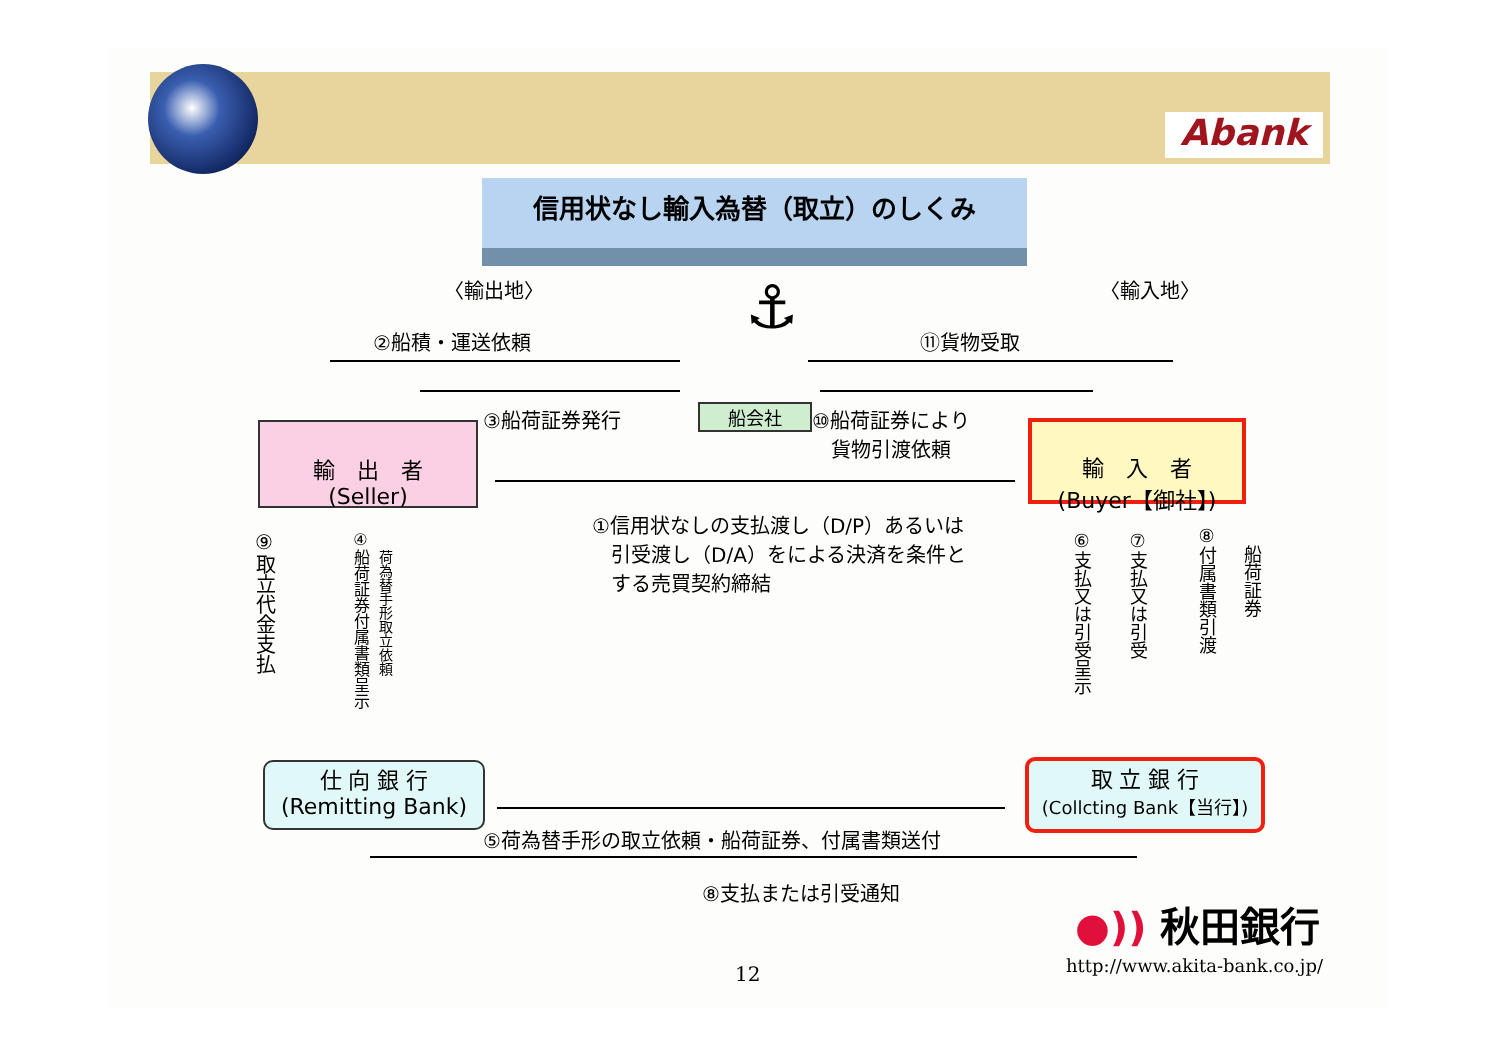Abank
信用状なし輸入為替（取立）のしくみ
〈輸出地〉 〈輸入地〉
⚓
②船積・運送依頼 ⑪貨物受取
③船荷証券発行 船会社
⑩船荷証券により
貨物引渡依頼
輸　出　者
(Seller)
輸　入　者
(Buyer【御社】)
①信用状なしの支払渡し（D/P）あるいは
引受渡し（D/A）をによる決済を条件と
する売買契約締結
⑨取立代金支払
④船荷証券付属書類呈示
荷為替手形取立依頼
⑥支払又は引受呈示
⑦支払又は引受
⑧付属書類引渡
船荷証券
仕 向 銀 行
(Remitting Bank)
取 立 銀 行
(Collcting Bank【当行】)
⑤荷為替手形の取立依頼・船荷証券、付属書類送付
⑧支払または引受通知
●)) 秋田銀行
12 http://www.akita-bank.co.jp/